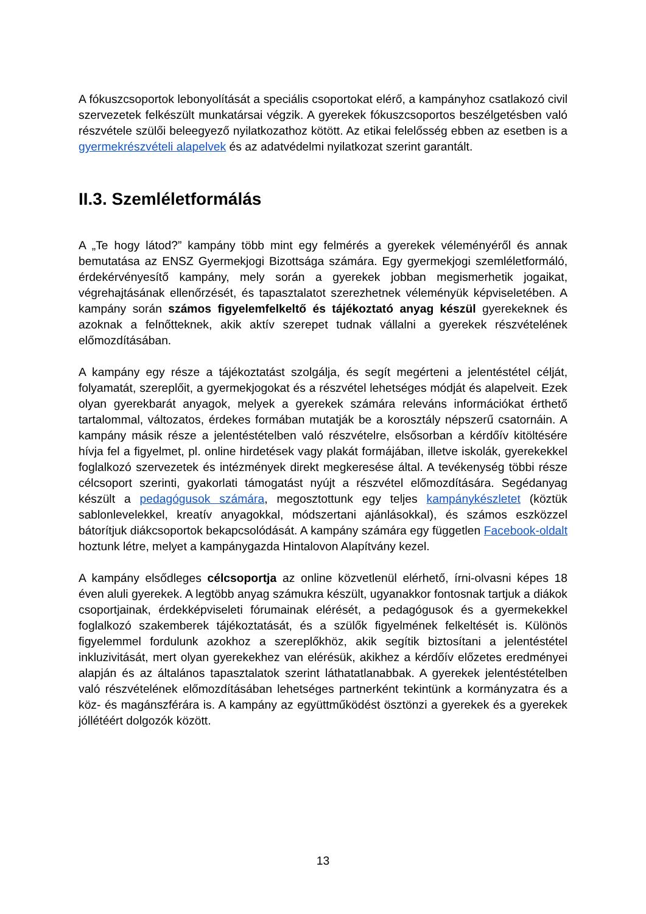A fókuszcsoportok lebonyolítását a speciális csoportokat elérő, a kampányhoz csatlakozó civil szervezetek felkészült munkatársai végzik. A gyerekek fókuszcsoportos beszélgetésben való részvétele szülői beleegyező nyilatkozathoz kötött. Az etikai felelősség ebben az esetben is a gyermekrészvételi alapelvek és az adatvédelmi nyilatkozat szerint garantált.
II.3. Szemléletformálás
A „Te hogy látod?” kampány több mint egy felmérés a gyerekek véleményéről és annak bemutatása az ENSZ Gyermekjogi Bizottsága számára. Egy gyermekjogi szemléletformáló, érdekérvényesítő kampány, mely során a gyerekek jobban megismerhetik jogaikat, végrehajtásának ellenőrzését, és tapasztalatot szerezhetnek véleményük képviseletében. A kampány során számos figyelemfelkeltő és tájékoztató anyag készül gyerekeknek és azoknak a felnőtteknek, akik aktív szerepet tudnak vállalni a gyerekek részvételének előmozdításában.
A kampány egy része a tájékoztatást szolgálja, és segít megérteni a jelentéstétel célját, folyamatát, szereplőit, a gyermekjogokat és a részvétel lehetséges módját és alapelveit. Ezek olyan gyerekbarát anyagok, melyek a gyerekek számára releváns információkat érthető tartalommal, változatos, érdekes formában mutatják be a korosztály népszerű csatornáin. A kampány másik része a jelentéstételben való részvételre, elsősorban a kérdőív kitöltésére hívja fel a figyelmet, pl. online hirdetések vagy plakát formájában, illetve iskolák, gyerekekkel foglalkozó szervezetek és intézmények direkt megkeresése által. A tevékenység többi része célcsoport szerinti, gyakorlati támogatást nyújt a részvétel előmozdítására. Segédanyag készült a pedagógusok számára, megosztottunk egy teljes kampánykészletet (köztük sablonlevelekkel, kreatív anyagokkal, módszertani ajánlásokkal), és számos eszközzel bátorítjuk diákcsoportok bekapcsolódását. A kampány számára egy független Facebook-oldalt hoztunk létre, melyet a kampánygazda Hintalovon Alapítvány kezel.
A kampány elsődleges célcsoportja az online közvetlenül elérhető, írni-olvasni képes 18 éven aluli gyerekek. A legtöbb anyag számukra készült, ugyanakkor fontosnak tartjuk a diákok csoportjainak, érdekképviseleti fórumainak elérését, a pedagógusok és a gyermekekkel foglalkozó szakemberek tájékoztatását, és a szülők figyelmének felkeltését is. Különös figyelemmel fordulunk azokhoz a szereplőkhöz, akik segítik biztosítani a jelentéstétel inkluzivitását, mert olyan gyerekekhez van elérésük, akikhez a kérdőív előzetes eredményei alapján és az általános tapasztalatok szerint láthatatlanabbak. A gyerekek jelentéstételben való részvételének előmozdításában lehetséges partnerként tekintünk a kormányzatra és a köz- és magánszférára is. A kampány az együttműködést ösztönzi a gyerekek és a gyerekek jóllétéért dolgozók között.
13